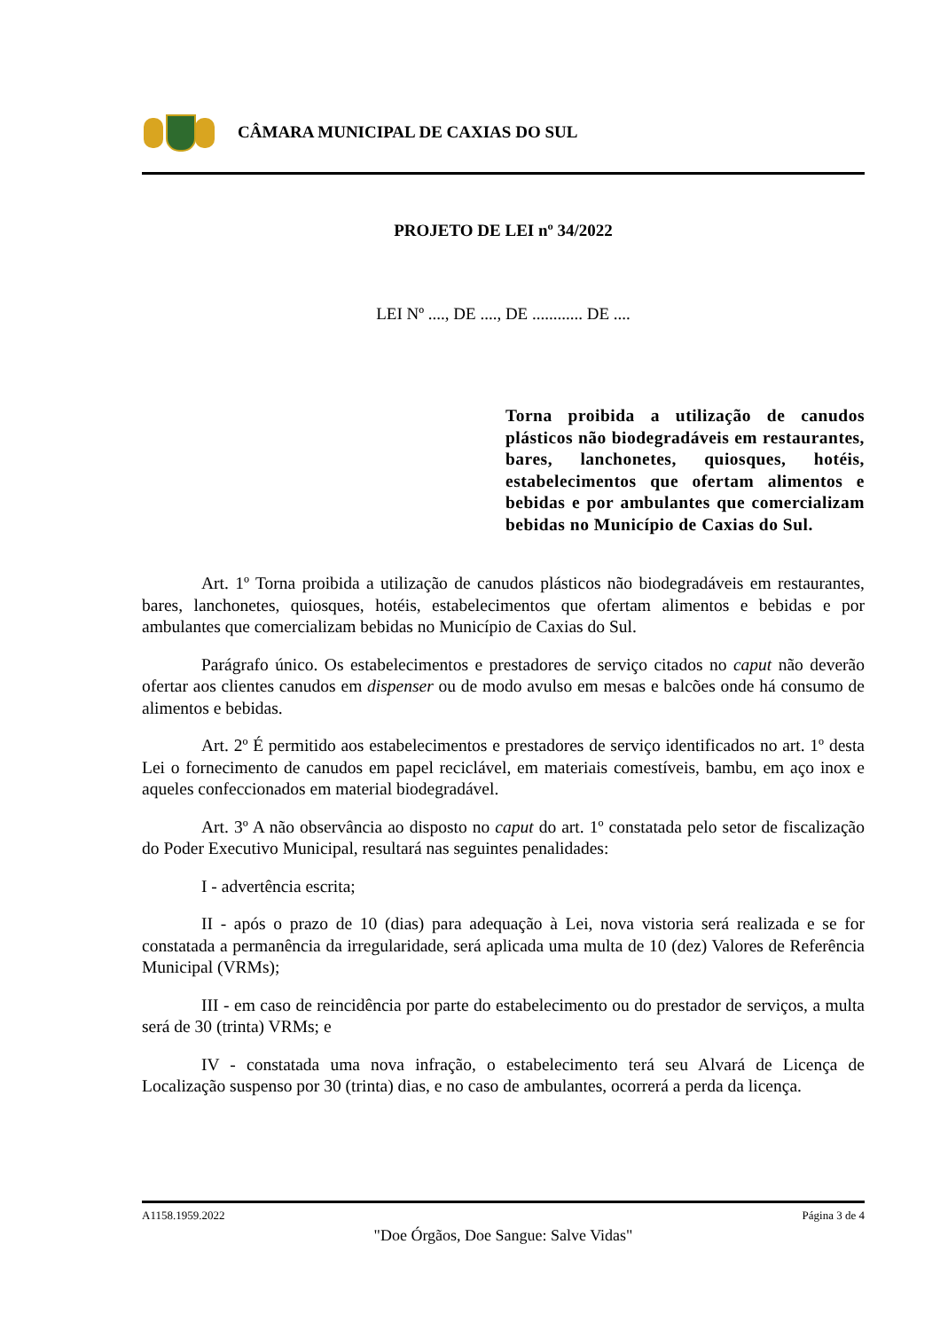CÂMARA MUNICIPAL DE CAXIAS DO SUL
PROJETO DE LEI nº 34/2022
LEI Nº ...., DE ...., DE ............ DE ....
Torna proibida a utilização de canudos plásticos não biodegradáveis em restaurantes, bares, lanchonetes, quiosques, hotéis, estabelecimentos que ofertam alimentos e bebidas e por ambulantes que comercializam bebidas no Município de Caxias do Sul.
Art. 1º Torna proibida a utilização de canudos plásticos não biodegradáveis em restaurantes, bares, lanchonetes, quiosques, hotéis, estabelecimentos que ofertam alimentos e bebidas e por ambulantes que comercializam bebidas no Município de Caxias do Sul.
Parágrafo único. Os estabelecimentos e prestadores de serviço citados no caput não deverão ofertar aos clientes canudos em dispenser ou de modo avulso em mesas e balcões onde há consumo de alimentos e bebidas.
Art. 2º É permitido aos estabelecimentos e prestadores de serviço identificados no art. 1º desta Lei o fornecimento de canudos em papel reciclável, em materiais comestíveis, bambu, em aço inox e aqueles confeccionados em material biodegradável.
Art. 3º A não observância ao disposto no caput do art. 1º constatada pelo setor de fiscalização do Poder Executivo Municipal, resultará nas seguintes penalidades:
I - advertência escrita;
II - após o prazo de 10 (dias) para adequação à Lei, nova vistoria será realizada e se for constatada a permanência da irregularidade, será aplicada uma multa de 10 (dez) Valores de Referência Municipal (VRMs);
III - em caso de reincidência por parte do estabelecimento ou do prestador de serviços, a multa será de 30 (trinta) VRMs; e
IV - constatada uma nova infração, o estabelecimento terá seu Alvará de Licença de Localização suspenso por 30 (trinta) dias, e no caso de ambulantes, ocorrerá a perda da licença.
A1158.1959.2022 Página 3 de 4
"Doe Órgãos, Doe Sangue: Salve Vidas"